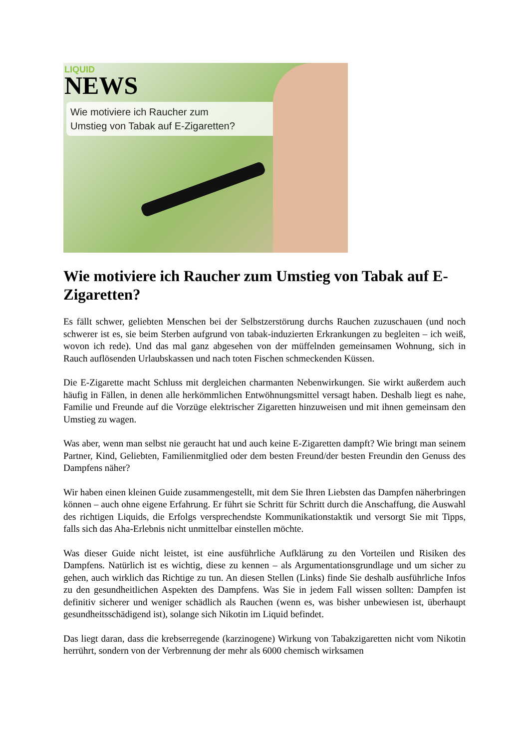LIQUID
NEWS
Wie motiviere ich Raucher zum
Umstieg von Tabak auf E-Zigaretten?
Wie motiviere ich Raucher zum Umstieg von Tabak auf E-Zigaretten?
Es fällt schwer, geliebten Menschen bei der Selbstzerstörung durchs Rauchen zuzuschauen (und noch schwerer ist es, sie beim Sterben aufgrund von tabak-induzierten Erkrankungen zu begleiten – ich weiß, wovon ich rede). Und das mal ganz abgesehen von der müffelnden gemeinsamen Wohnung, sich in Rauch auflösenden Urlaubskassen und nach toten Fischen schmeckenden Küssen.
Die E-Zigarette macht Schluss mit dergleichen charmanten Nebenwirkungen. Sie wirkt außerdem auch häufig in Fällen, in denen alle herkömmlichen Entwöhnungsmittel versagt haben. Deshalb liegt es nahe, Familie und Freunde auf die Vorzüge elektrischer Zigaretten hinzuweisen und mit ihnen gemeinsam den Umstieg zu wagen.
Was aber, wenn man selbst nie geraucht hat und auch keine E-Zigaretten dampft? Wie bringt man seinem Partner, Kind, Geliebten, Familienmitglied oder dem besten Freund/der besten Freundin den Genuss des Dampfens näher?
Wir haben einen kleinen Guide zusammengestellt, mit dem Sie Ihren Liebsten das Dampfen näherbringen können – auch ohne eigene Erfahrung. Er führt sie Schritt für Schritt durch die Anschaffung, die Auswahl des richtigen Liquids, die Erfolgs versprechendste Kommunikationstaktik und versorgt Sie mit Tipps, falls sich das Aha-Erlebnis nicht unmittelbar einstellen möchte.
Was dieser Guide nicht leistet, ist eine ausführliche Aufklärung zu den Vorteilen und Risiken des Dampfens. Natürlich ist es wichtig, diese zu kennen – als Argumentationsgrundlage und um sicher zu gehen, auch wirklich das Richtige zu tun. An diesen Stellen (Links) finde Sie deshalb ausführliche Infos zu den gesundheitlichen Aspekten des Dampfens. Was Sie in jedem Fall wissen sollten: Dampfen ist definitiv sicherer und weniger schädlich als Rauchen (wenn es, was bisher unbewiesen ist, überhaupt gesundheitsschädigend ist), solange sich Nikotin im Liquid befindet.
Das liegt daran, dass die krebserregende (karzinogene) Wirkung von Tabakzigaretten nicht vom Nikotin herrührt, sondern von der Verbrennung der mehr als 6000 chemisch wirksamen